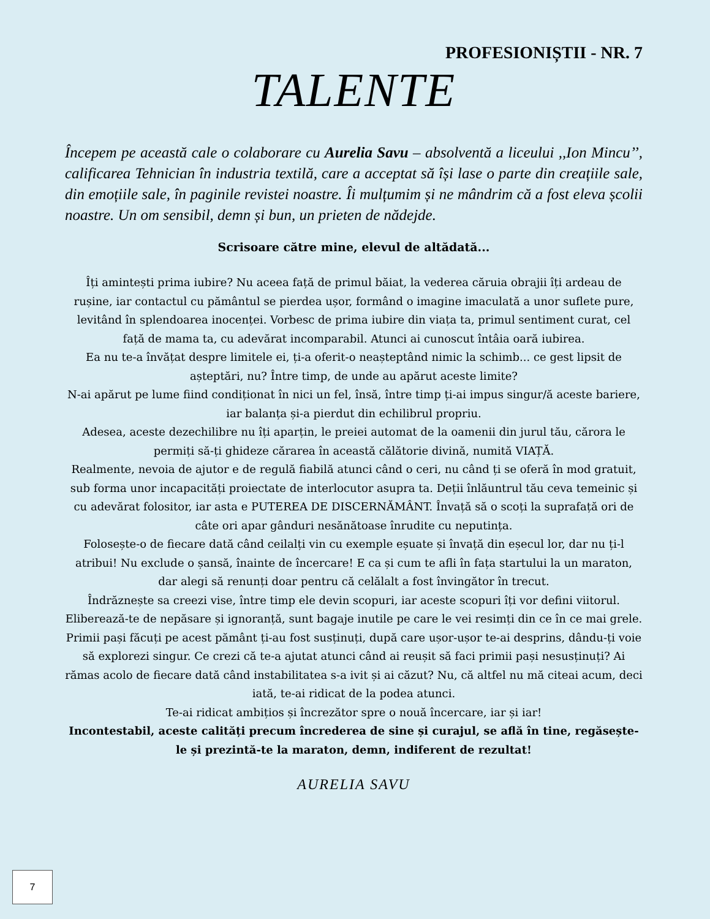PROFESIONIȘTII - NR. 7
TALENTE
Începem pe această cale o colaborare cu Aurelia Savu – absolventă a liceului ,,Ion Mincu’’, calificarea Tehnician în industria textilă, care a acceptat să își lase o parte din creațiile sale, din emoțiile sale, în paginile revistei noastre. Îi mulțumim și ne mândrim că a fost eleva școlii noastre. Un om sensibil, demn și bun, un prieten de nădejde.
Scrisoare către mine, elevul de altădată...
Îți amintești prima iubire? Nu aceea față de primul băiat, la vederea căruia obrajii îți ardeau de rușine, iar contactul cu pământul se pierdea ușor, formând o imagine imaculată a unor suflete pure, levitând în splendoarea inocenței. Vorbesc de prima iubire din viața ta, primul sentiment curat, cel față de mama ta, cu adevărat incomparabil. Atunci ai cunoscut întâia oară iubirea.
Ea nu te-a învățat despre limitele ei, ți-a oferit-o neașteptând nimic la schimb... ce gest lipsit de așteptări, nu? Între timp, de unde au apărut aceste limite?
N-ai apărut pe lume fiind condiționat în nici un fel, însă, între timp ți-ai impus singur/ă aceste bariere, iar balanța și-a pierdut din echilibrul propriu.
Adesea, aceste dezechilibre nu îți aparțin, le preiei automat de la oamenii din jurul tău, cărora le permiți să-ți ghideze cărarea în această călătorie divină, numită VIAȚĂ.
Realmente, nevoia de ajutor e de regulă fiabilă atunci când o ceri, nu când ți se oferă în mod gratuit, sub forma unor incapacități proiectate de interlocutor asupra ta. Deții înlăuntrul tău ceva temeinic și cu adevărat folositor, iar asta e PUTEREA DE DISCERNĂMÂNT. Învață să o scoți la suprafață ori de câte ori apar gânduri nesănătoase înrudite cu neputința.
Folosește-o de fiecare dată când ceilalți vin cu exemple eșuate și învață din eșecul lor, dar nu ți-l atribui! Nu exclude o șansă, înainte de încercare! E ca și cum te afli în fața startului la un maraton, dar alegi să renunți doar pentru că celălalt a fost învingător în trecut.
Îndrăznește sa creezi vise, între timp ele devin scopuri, iar aceste scopuri îți vor defini viitorul.
Eliberează-te de nepăsare și ignoranță, sunt bagaje inutile pe care le vei resimți din ce în ce mai grele.
Primii pași făcuți pe acest pământ ți-au fost susținuți, după care ușor-ușor te-ai desprins, dându-ți voie să explorezi singur. Ce crezi că te-a ajutat atunci când ai reușit să faci primii pași nesusținuți? Ai rămas acolo de fiecare dată când instabilitatea s-a ivit și ai căzut? Nu, că altfel nu mă citeai acum, deci iată, te-ai ridicat de la podea atunci.
Te-ai ridicat ambițios și încrezător spre o nouă încercare, iar și iar!
Incontestabil, aceste calități precum încrederea de sine și curajul, se află în tine, regăsește-le și prezintă-te la maraton, demn, indiferent de rezultat!
AURELIA SAVU
7